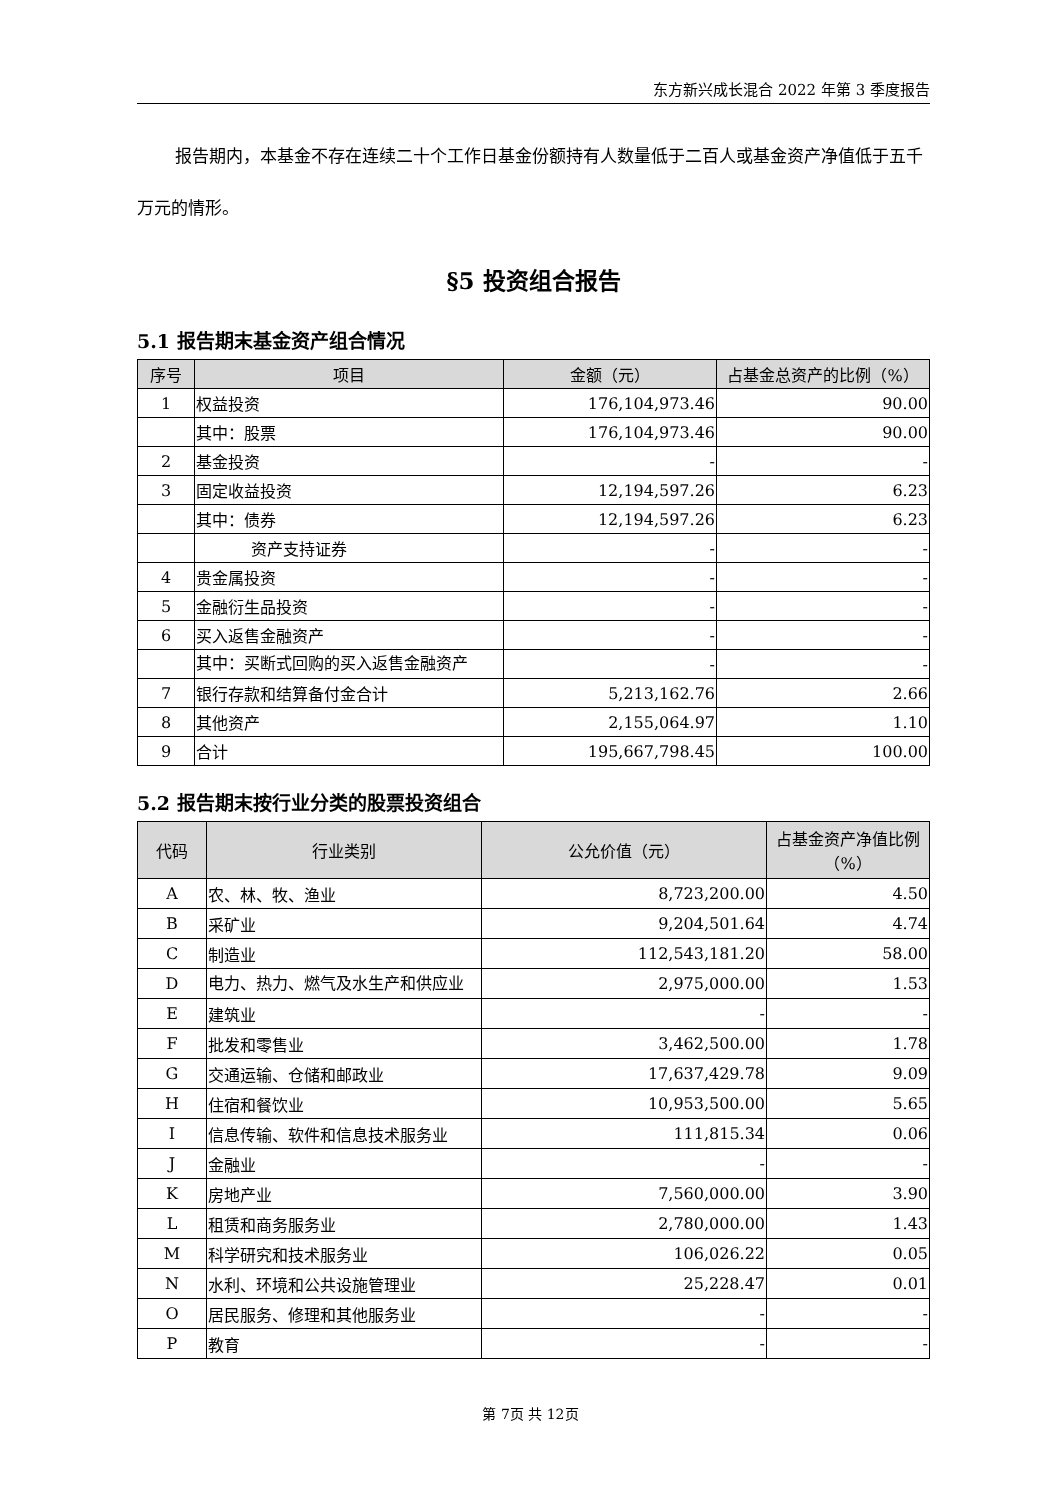东方新兴成长混合 2022 年第 3 季度报告
报告期内，本基金不存在连续二十个工作日基金份额持有人数量低于二百人或基金资产净值低于五千万元的情形。
§5 投资组合报告
5.1 报告期末基金资产组合情况
| 序号 | 项目 | 金额（元） | 占基金总资产的比例（%） |
| --- | --- | --- | --- |
| 1 | 权益投资 | 176,104,973.46 | 90.00 |
| | 其中：股票 | 176,104,973.46 | 90.00 |
| 2 | 基金投资 | - | - |
| 3 | 固定收益投资 | 12,194,597.26 | 6.23 |
| | 其中：债券 | 12,194,597.26 | 6.23 |
| | 资产支持证券 | - | - |
| 4 | 贵金属投资 | - | - |
| 5 | 金融衍生品投资 | - | - |
| 6 | 买入返售金融资产 | - | - |
| | 其中：买断式回购的买入返售金融资产 | - | - |
| 7 | 银行存款和结算备付金合计 | 5,213,162.76 | 2.66 |
| 8 | 其他资产 | 2,155,064.97 | 1.10 |
| 9 | 合计 | 195,667,798.45 | 100.00 |
5.2 报告期末按行业分类的股票投资组合
| 代码 | 行业类别 | 公允价值（元） | 占基金资产净值比例（%） |
| --- | --- | --- | --- |
| A | 农、林、牧、渔业 | 8,723,200.00 | 4.50 |
| B | 采矿业 | 9,204,501.64 | 4.74 |
| C | 制造业 | 112,543,181.20 | 58.00 |
| D | 电力、热力、燃气及水生产和供应业 | 2,975,000.00 | 1.53 |
| E | 建筑业 | - | - |
| F | 批发和零售业 | 3,462,500.00 | 1.78 |
| G | 交通运输、仓储和邮政业 | 17,637,429.78 | 9.09 |
| H | 住宿和餐饮业 | 10,953,500.00 | 5.65 |
| I | 信息传输、软件和信息技术服务业 | 111,815.34 | 0.06 |
| J | 金融业 | - | - |
| K | 房地产业 | 7,560,000.00 | 3.90 |
| L | 租赁和商务服务业 | 2,780,000.00 | 1.43 |
| M | 科学研究和技术服务业 | 106,026.22 | 0.05 |
| N | 水利、环境和公共设施管理业 | 25,228.47 | 0.01 |
| O | 居民服务、修理和其他服务业 | - | - |
| P | 教育 | - | - |
第 7页 共 12页